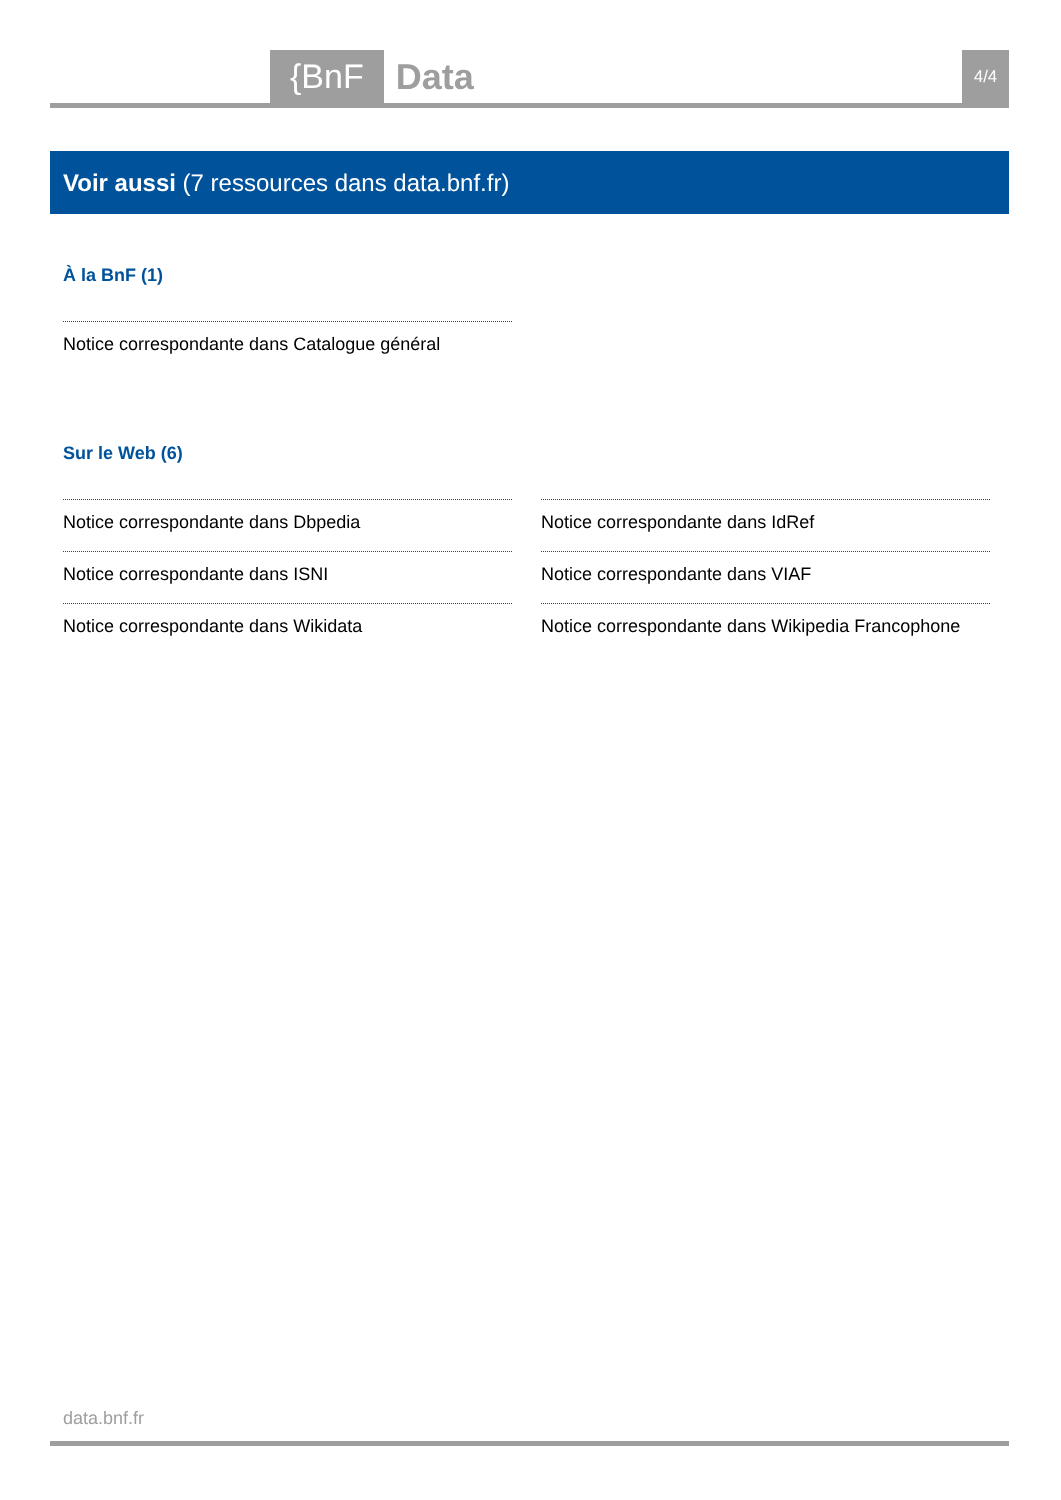{BnF Data 4/4
Voir aussi (7 ressources dans data.bnf.fr)
À la BnF (1)
Notice correspondante dans Catalogue général
Sur le Web (6)
Notice correspondante dans Dbpedia
Notice correspondante dans IdRef
Notice correspondante dans ISNI
Notice correspondante dans VIAF
Notice correspondante dans Wikidata
Notice correspondante dans Wikipedia Francophone
data.bnf.fr